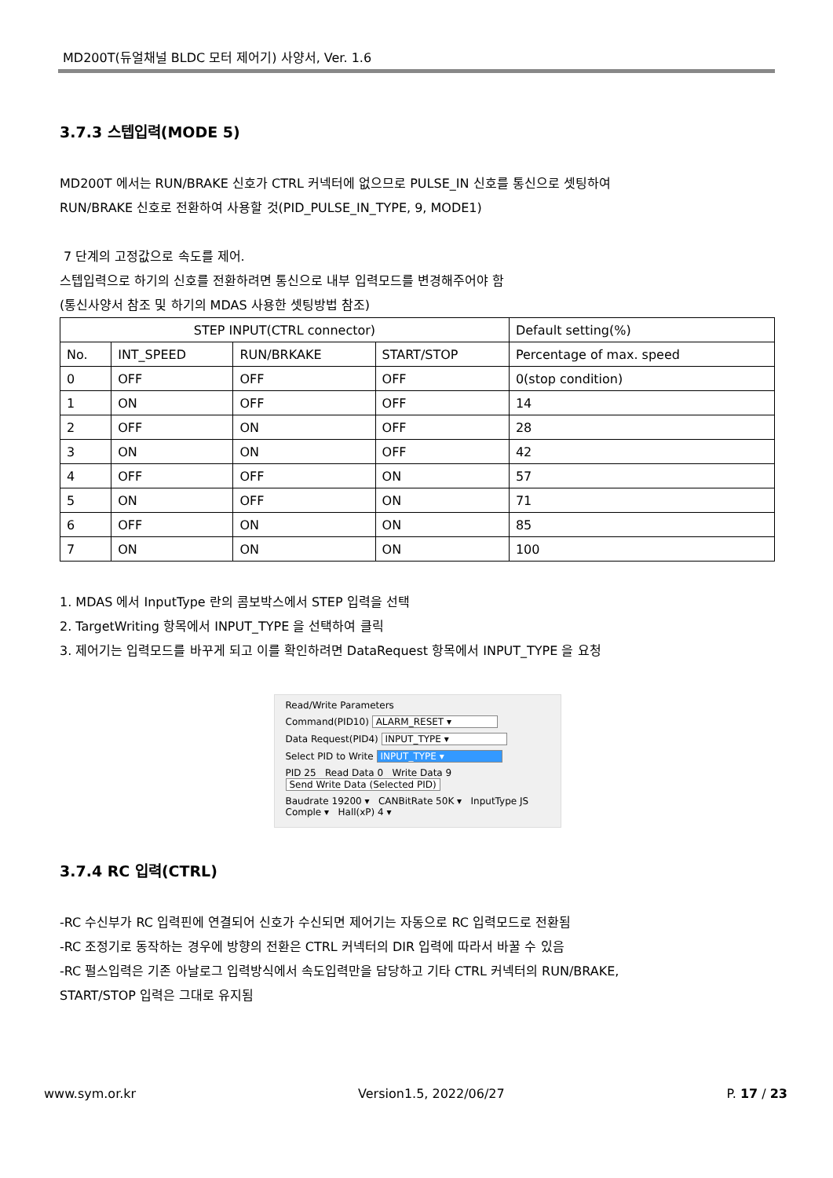MD200T(듀얼채널 BLDC 모터 제어기) 사양서, Ver. 1.6
3.7.3 스텝입력(MODE 5)
MD200T 에서는 RUN/BRAKE 신호가 CTRL 커넥터에 없으므로 PULSE_IN 신호를 통신으로 셋팅하여
RUN/BRAKE 신호로 전환하여 사용할 것(PID_PULSE_IN_TYPE, 9, MODE1)
7 단계의 고정값으로 속도를 제어.
스텝입력으로 하기의 신호를 전환하려면 통신으로 내부 입력모드를 변경해주어야 함
(통신사양서 참조 및 하기의 MDAS 사용한 셋팅방법 참조)
| STEP INPUT(CTRL connector) | | | | Default setting(%) |
| No. | INT_SPEED | RUN/BRKAKE | START/STOP | Percentage of max. speed |
| 0 | OFF | OFF | OFF | 0(stop condition) |
| 1 | ON | OFF | OFF | 14 |
| 2 | OFF | ON | OFF | 28 |
| 3 | ON | ON | OFF | 42 |
| 4 | OFF | OFF | ON | 57 |
| 5 | ON | OFF | ON | 71 |
| 6 | OFF | ON | ON | 85 |
| 7 | ON | ON | ON | 100 |
1. MDAS 에서 InputType 란의 콤보박스에서 STEP 입력을 선택
2. TargetWriting 항목에서 INPUT_TYPE 을 선택하여 클릭
3. 제어기는 입력모드를 바꾸게 되고 이를 확인하려면 DataRequest 항목에서 INPUT_TYPE 을 요청
Read/Write Parameters
Command(PID10) ALARM_RESET ▾
Data Request(PID4) INPUT_TYPE ▾
Select PID to Write INPUT_TYPE ▾
PID 25 Read Data 0 Write Data 9 Send Write Data (Selected PID)
Baudrate 19200 ▾ CANBitRate 50K ▾ InputType JS Comple ▾ Hall(xP) 4 ▾
3.7.4 RC 입력(CTRL)
-RC 수신부가 RC 입력핀에 연결되어 신호가 수신되면 제어기는 자동으로 RC 입력모드로 전환됨
-RC 조정기로 동작하는 경우에 방향의 전환은 CTRL 커넥터의 DIR 입력에 따라서 바꿀 수 있음
-RC 펄스입력은 기존 아날로그 입력방식에서 속도입력만을 담당하고 기타 CTRL 커넥터의 RUN/BRAKE,
START/STOP 입력은 그대로 유지됨
www.sym.or.kr Version1.5, 2022/06/27 P. 17 / 23